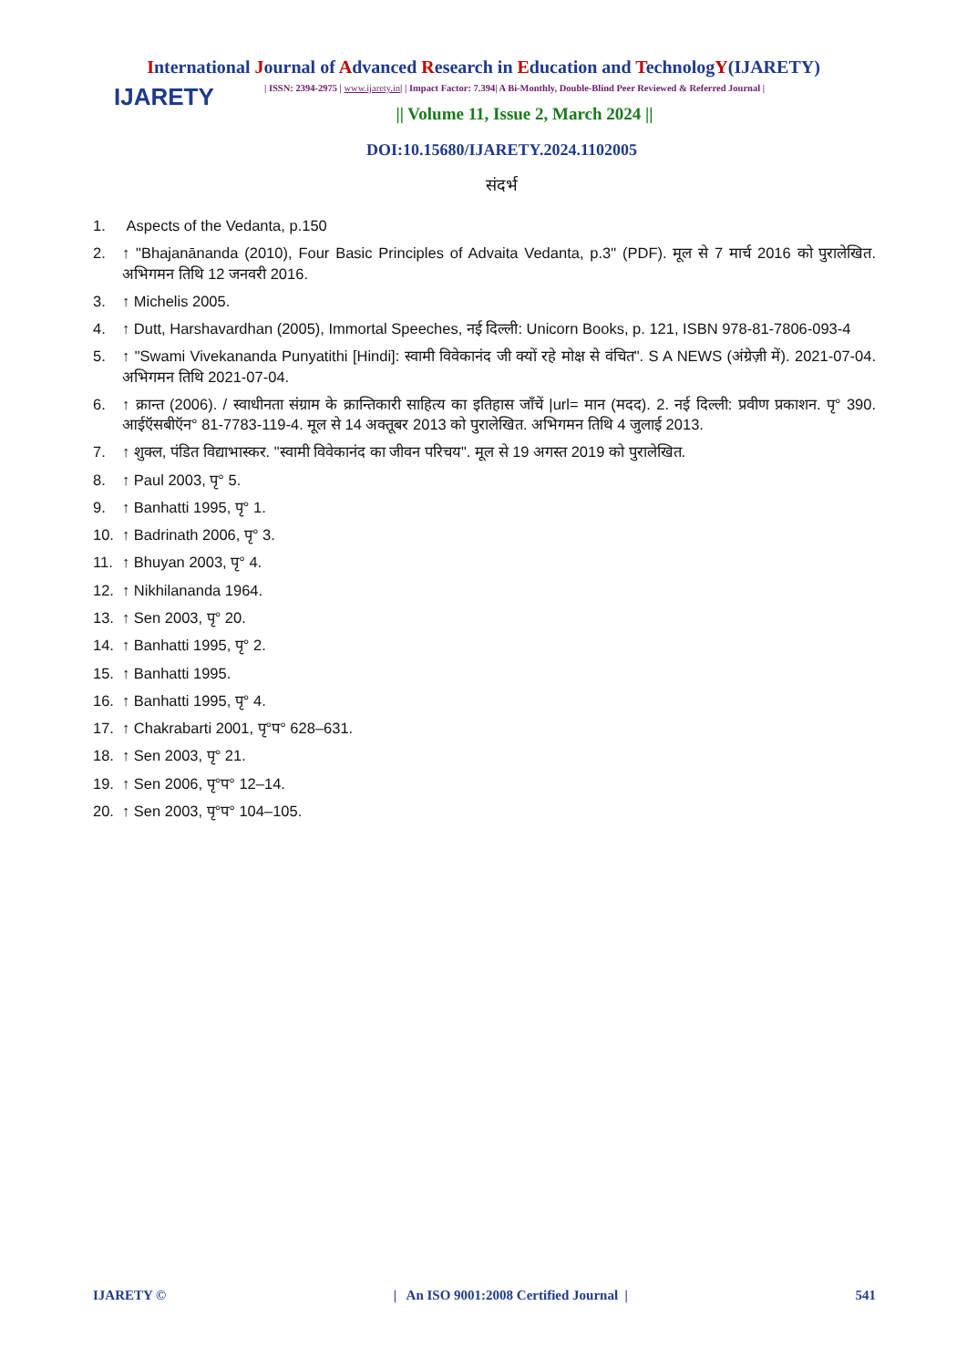International Journal of Advanced Research in Education and TechnologY(IJARETY)
IJARETY
| ISSN: 2394-2975 | www.ijarety.in| | Impact Factor: 7.394| A Bi-Monthly, Double-Blind Peer Reviewed & Referred Journal |
|| Volume 11, Issue 2, March 2024 ||
DOI:10.15680/IJARETY.2024.1102005
संदर्भ
1. Aspects of the Vedanta, p.150
2. ↑ "Bhajanānanda (2010), Four Basic Principles of Advaita Vedanta, p.3" (PDF). मूल से 7 मार्च 2016 को पुरालेखित. अभिगमन तिथि 12 जनवरी 2016.
3. ↑ Michelis 2005.
4. ↑ Dutt, Harshavardhan (2005), Immortal Speeches, नई दिल्ली: Unicorn Books, p. 121, ISBN 978-81-7806-093-4
5. ↑ "Swami Vivekananda Punyatithi [Hindi]: स्वामी विवेकानंद जी क्यों रहे मोक्ष से वंचित". S A NEWS (अंग्रेज़ी में). 2021-07-04. अभिगमन तिथि 2021-07-04.
6. ↑ क्रान्त (2006). / स्वाधीनता संग्राम के क्रान्तिकारी साहित्य का इतिहास जाँचें |url= मान (मदद). 2. नई दिल्ली: प्रवीण प्रकाशन. पृ° 390. आईऍसबीऍन° 81-7783-119-4. मूल से 14 अक्तूबर 2013 को पुरालेखित. अभिगमन तिथि 4 जुलाई 2013.
7. ↑ शुक्ल, पंडित विद्याभास्कर. "स्वामी विवेकानंद का जीवन परिचय". मूल से 19 अगस्त 2019 को पुरालेखित.
8. ↑ Paul 2003, पृ° 5.
9. ↑ Banhatti 1995, पृ° 1.
10. ↑ Badrinath 2006, पृ° 3.
11. ↑ Bhuyan 2003, पृ° 4.
12. ↑ Nikhilananda 1964.
13. ↑ Sen 2003, पृ° 20.
14. ↑ Banhatti 1995, पृ° 2.
15. ↑ Banhatti 1995.
16. ↑ Banhatti 1995, पृ° 4.
17. ↑ Chakrabarti 2001, पृ°प° 628–631.
18. ↑ Sen 2003, पृ° 21.
19. ↑ Sen 2006, पृ°प° 12–14.
20. ↑ Sen 2003, पृ°प° 104–105.
IJARETY © | An ISO 9001:2008 Certified Journal | 541